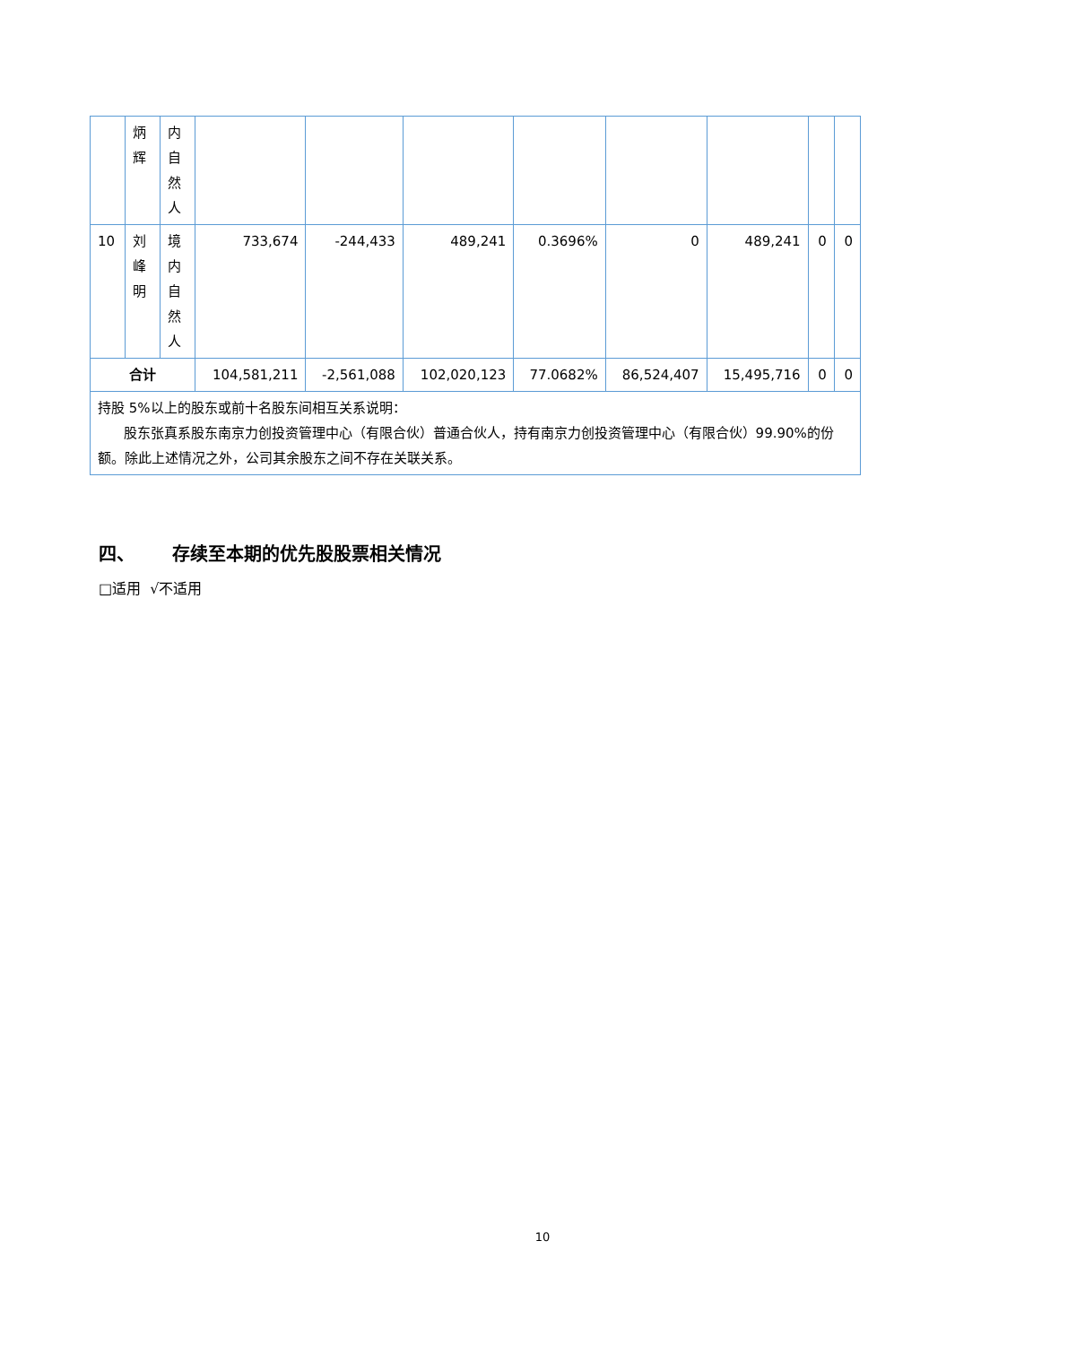| | 炳辉 | 内自然人 | | | | | | | | |
| 10 | 刘峰明 | 境内自然人 | 733,674 | -244,433 | 489,241 | 0.3696% | 0 | 489,241 | 0 | 0 |
| 合计 | | | 104,581,211 | -2,561,088 | 102,020,123 | 77.0682% | 86,524,407 | 15,495,716 | 0 | 0 |
| 持股 5%以上的股东或前十名股东间相互关系说明： 股东张真系股东南京力创投资管理中心（有限合伙）普通合伙人，持有南京力创投资管理中心（有限合伙）99.90%的份额。除此上述情况之外，公司其余股东之间不存在关联关系。 | | | | | | | | | | |
四、 存续至本期的优先股股票相关情况
□适用 √不适用
10